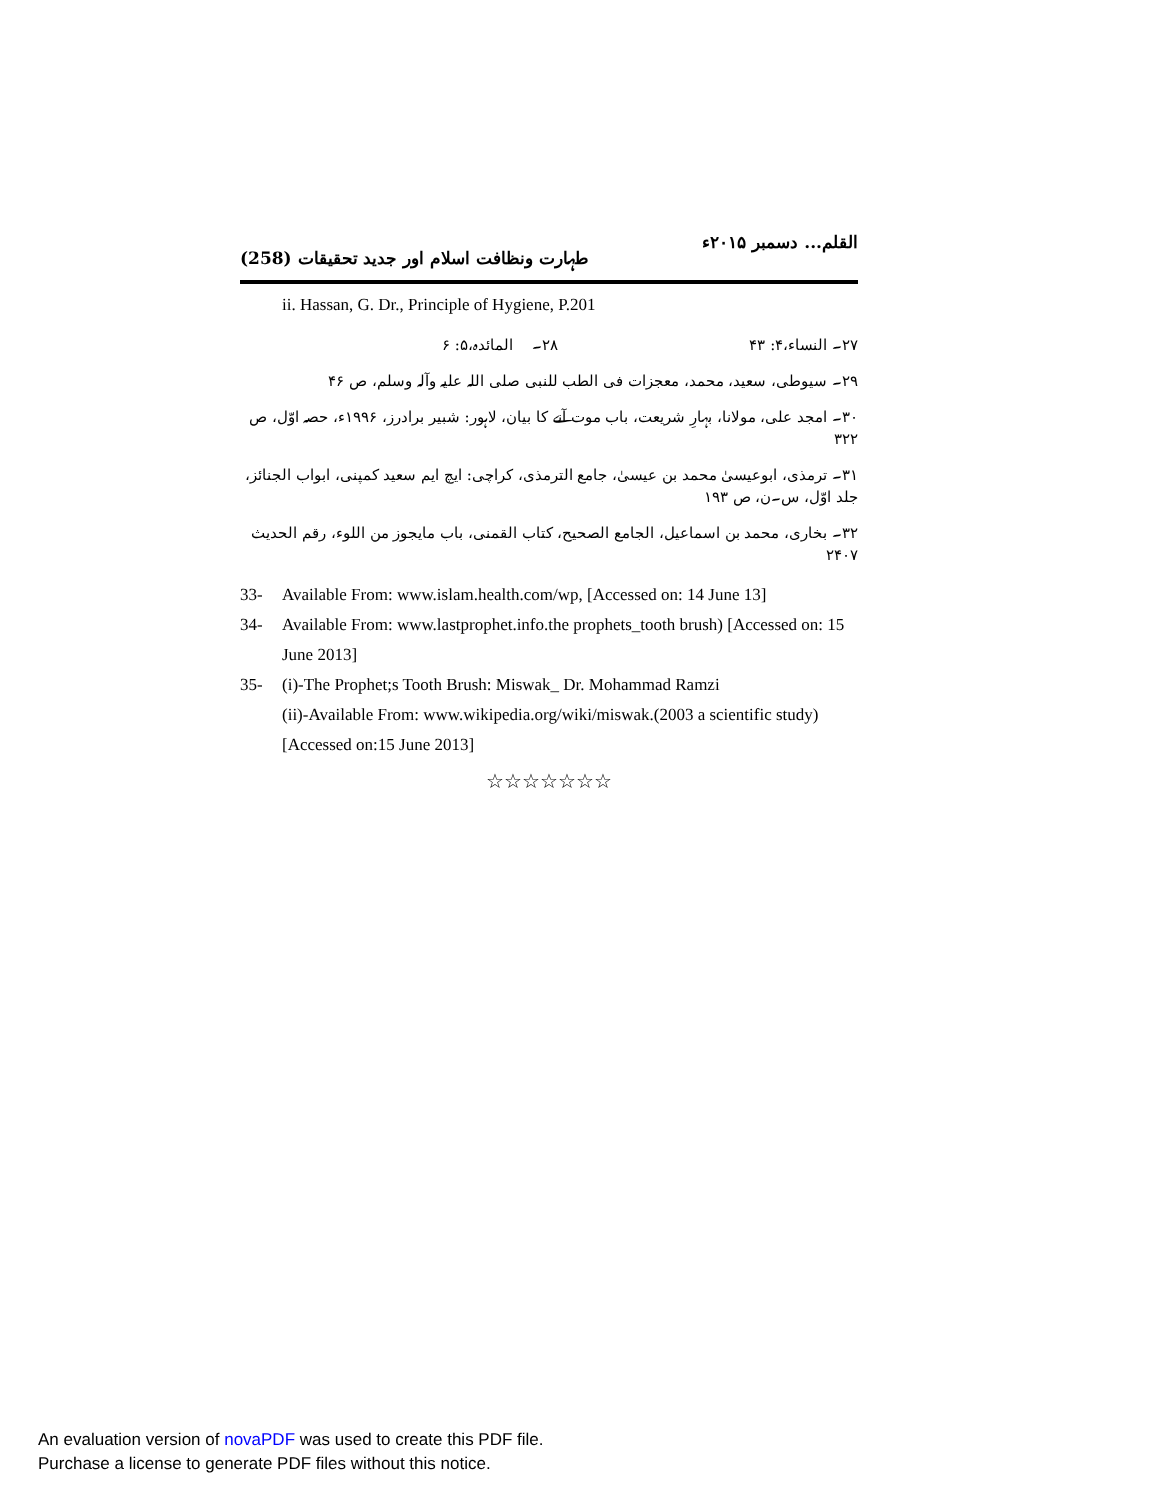القلم... دسمبر ۲۰۱۵ء طہارت ونظافت اسلام اور جدید تحقیقات (258)
ii. Hassan, G. Dr., Principle of Hygiene, P.201
۲۷۔ النساء،۴: ۴۳ ۲۸۔ المائدہ،۵: ۶
۲۹۔ سیوطی، سعید، محمد، معجزات فی الطب للنبی صلی اللہ علیہ وآلہ وسلم، ص ۴۶
۳۰۔ امجد علی، مولانا، بہارِ شریعت، باب موت آنے کا بیان، لاہور: شبیر برادرز، ۱۹۹۶ء، حصہ اوّل، ص ۳۲۲
۳۱۔ ترمذی، ابوعیسیٰ محمد بن عیسیٰ، جامع الترمذی، کراچی: ایچ ایم سعید کمپنی، ابواب الجنائز، جلد اوّل، س۔ن، ص ۱۹۳
۳۲۔ بخاری، محمد بن اسماعیل، الجامع الصحیح، کتاب القمنی، باب مایجوز من اللوء، رقم الحدیث ۲۴۰۷
33- Available From: www.islam.health.com/wp, [Accessed on: 14 June 13]
34- Available From: www.lastprophet.info.the prophets_tooth brush) [Accessed on: 15 June 2013]
35- (i)-The Prophet;s Tooth Brush: Miswak_ Dr. Mohammad Ramzi
(ii)-Available From: www.wikipedia.org/wiki/miswak.(2003 a scientific study) [Accessed on:15 June 2013]
☆☆☆☆☆☆☆
An evaluation version of novaPDF was used to create this PDF file.
Purchase a license to generate PDF files without this notice.